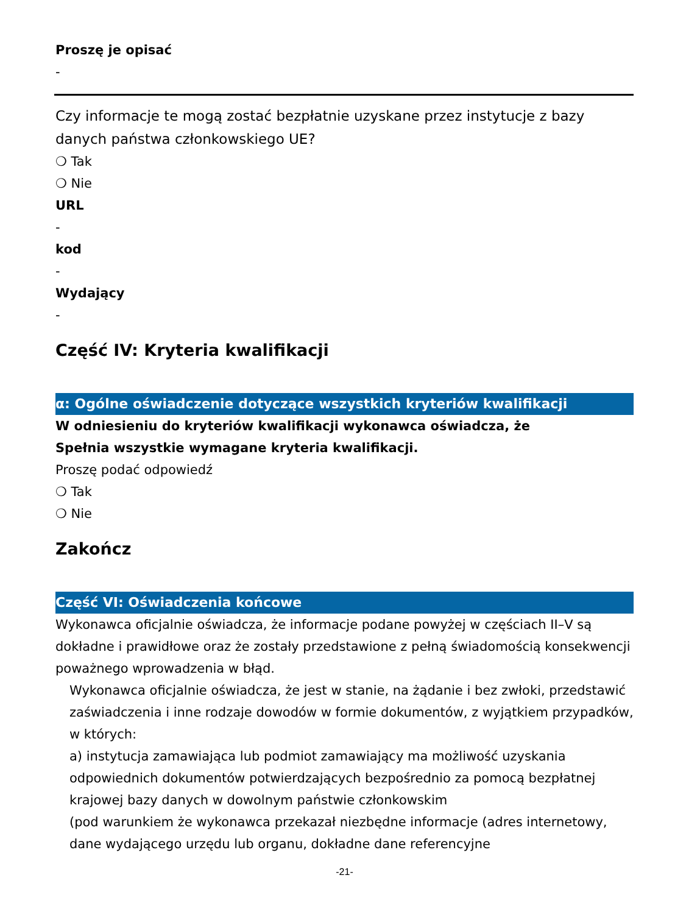Proszę je opisać
-
Czy informacje te mogą zostać bezpłatnie uzyskane przez instytucje z bazy danych państwa członkowskiego UE?
❍ Tak
❍ Nie
URL
-
kod
-
Wydający
-
Część IV: Kryteria kwalifikacji
α: Ogólne oświadczenie dotyczące wszystkich kryteriów kwalifikacji
W odniesieniu do kryteriów kwalifikacji wykonawca oświadcza, że
Spełnia wszystkie wymagane kryteria kwalifikacji.
Proszę podać odpowiedź
❍ Tak
❍ Nie
Zakończ
Część VI: Oświadczenia końcowe
Wykonawca oficjalnie oświadcza, że informacje podane powyżej w częściach II–V są dokładne i prawidłowe oraz że zostały przedstawione z pełną świadomością konsekwencji poważnego wprowadzenia w błąd.
Wykonawca oficjalnie oświadcza, że jest w stanie, na żądanie i bez zwłoki, przedstawić zaświadczenia i inne rodzaje dowodów w formie dokumentów, z wyjątkiem przypadków, w których:
a) instytucja zamawiająca lub podmiot zamawiający ma możliwość uzyskania odpowiednich dokumentów potwierdzających bezpośrednio za pomocą bezpłatnej krajowej bazy danych w dowolnym państwie członkowskim
(pod warunkiem że wykonawca przekazał niezbędne informacje (adres internetowy, dane wydającego urzędu lub organu, dokładne dane referencyjne
-21-